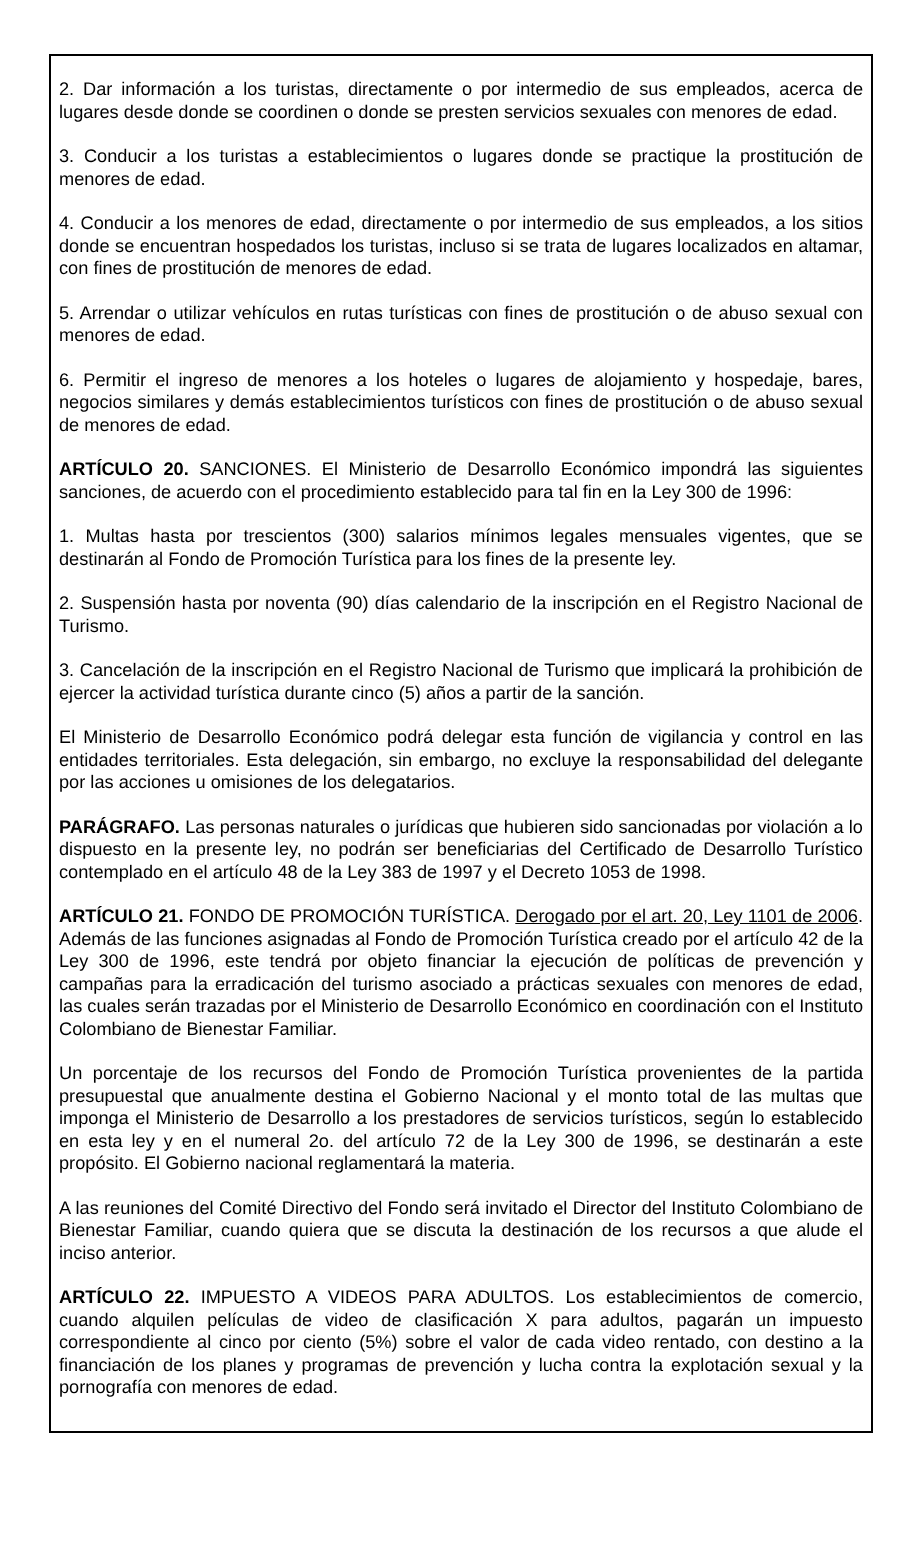2. Dar información a los turistas, directamente o por intermedio de sus empleados, acerca de lugares desde donde se coordinen o donde se presten servicios sexuales con menores de edad.
3. Conducir a los turistas a establecimientos o lugares donde se practique la prostitución de menores de edad.
4. Conducir a los menores de edad, directamente o por intermedio de sus empleados, a los sitios donde se encuentran hospedados los turistas, incluso si se trata de lugares localizados en altamar, con fines de prostitución de menores de edad.
5. Arrendar o utilizar vehículos en rutas turísticas con fines de prostitución o de abuso sexual con menores de edad.
6. Permitir el ingreso de menores a los hoteles o lugares de alojamiento y hospedaje, bares, negocios similares y demás establecimientos turísticos con fines de prostitución o de abuso sexual de menores de edad.
ARTÍCULO 20. SANCIONES. El Ministerio de Desarrollo Económico impondrá las siguientes sanciones, de acuerdo con el procedimiento establecido para tal fin en la Ley 300 de 1996:
1. Multas hasta por trescientos (300) salarios mínimos legales mensuales vigentes, que se destinarán al Fondo de Promoción Turística para los fines de la presente ley.
2. Suspensión hasta por noventa (90) días calendario de la inscripción en el Registro Nacional de Turismo.
3. Cancelación de la inscripción en el Registro Nacional de Turismo que implicará la prohibición de ejercer la actividad turística durante cinco (5) años a partir de la sanción.
El Ministerio de Desarrollo Económico podrá delegar esta función de vigilancia y control en las entidades territoriales. Esta delegación, sin embargo, no excluye la responsabilidad del delegante por las acciones u omisiones de los delegatarios.
PARÁGRAFO. Las personas naturales o jurídicas que hubieren sido sancionadas por violación a lo dispuesto en la presente ley, no podrán ser beneficiarias del Certificado de Desarrollo Turístico contemplado en el artículo 48 de la Ley 383 de 1997 y el Decreto 1053 de 1998.
ARTÍCULO 21. FONDO DE PROMOCIÓN TURÍSTICA. Derogado por el art. 20, Ley 1101 de 2006. Además de las funciones asignadas al Fondo de Promoción Turística creado por el artículo 42 de la Ley 300 de 1996, este tendrá por objeto financiar la ejecución de políticas de prevención y campañas para la erradicación del turismo asociado a prácticas sexuales con menores de edad, las cuales serán trazadas por el Ministerio de Desarrollo Económico en coordinación con el Instituto Colombiano de Bienestar Familiar.
Un porcentaje de los recursos del Fondo de Promoción Turística provenientes de la partida presupuestal que anualmente destina el Gobierno Nacional y el monto total de las multas que imponga el Ministerio de Desarrollo a los prestadores de servicios turísticos, según lo establecido en esta ley y en el numeral 2o. del artículo 72 de la Ley 300 de 1996, se destinarán a este propósito. El Gobierno nacional reglamentará la materia.
A las reuniones del Comité Directivo del Fondo será invitado el Director del Instituto Colombiano de Bienestar Familiar, cuando quiera que se discuta la destinación de los recursos a que alude el inciso anterior.
ARTÍCULO 22. IMPUESTO A VIDEOS PARA ADULTOS. Los establecimientos de comercio, cuando alquilen películas de video de clasificación X para adultos, pagarán un impuesto correspondiente al cinco por ciento (5%) sobre el valor de cada video rentado, con destino a la financiación de los planes y programas de prevención y lucha contra la explotación sexual y la pornografía con menores de edad.